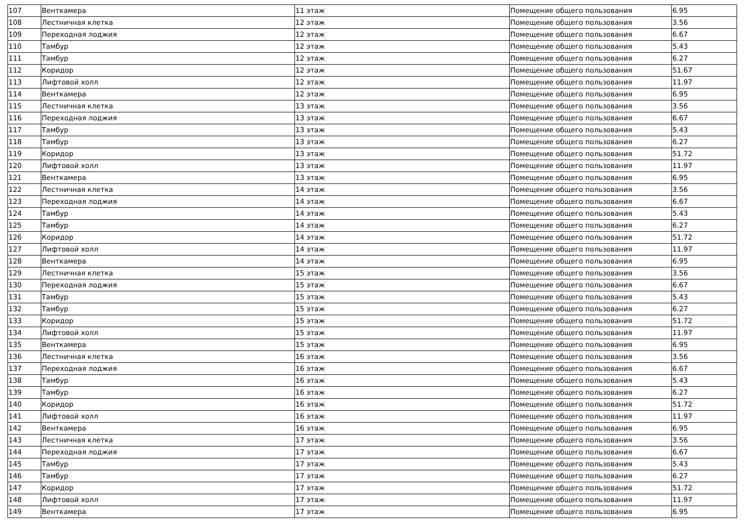| 107 | Венткамера | 11 этаж | Помещение общего пользования | 6.95 |
| 108 | Лестничная клетка | 12 этаж | Помещение общего пользования | 3.56 |
| 109 | Переходная лоджия | 12 этаж | Помещение общего пользования | 6.67 |
| 110 | Тамбур | 12 этаж | Помещение общего пользования | 5.43 |
| 111 | Тамбур | 12 этаж | Помещение общего пользования | 6.27 |
| 112 | Коридор | 12 этаж | Помещение общего пользования | 51.67 |
| 113 | Лифтовой холл | 12 этаж | Помещение общего пользования | 11.97 |
| 114 | Венткамера | 12 этаж | Помещение общего пользования | 6.95 |
| 115 | Лестничная клетка | 13 этаж | Помещение общего пользования | 3.56 |
| 116 | Переходная лоджия | 13 этаж | Помещение общего пользования | 6.67 |
| 117 | Тамбур | 13 этаж | Помещение общего пользования | 5.43 |
| 118 | Тамбур | 13 этаж | Помещение общего пользования | 6.27 |
| 119 | Коридор | 13 этаж | Помещение общего пользования | 51.72 |
| 120 | Лифтовой холл | 13 этаж | Помещение общего пользования | 11.97 |
| 121 | Венткамера | 13 этаж | Помещение общего пользования | 6.95 |
| 122 | Лестничная клетка | 14 этаж | Помещение общего пользования | 3.56 |
| 123 | Переходная лоджия | 14 этаж | Помещение общего пользования | 6.67 |
| 124 | Тамбур | 14 этаж | Помещение общего пользования | 5.43 |
| 125 | Тамбур | 14 этаж | Помещение общего пользования | 6.27 |
| 126 | Коридор | 14 этаж | Помещение общего пользования | 51.72 |
| 127 | Лифтовой холл | 14 этаж | Помещение общего пользования | 11.97 |
| 128 | Венткамера | 14 этаж | Помещение общего пользования | 6.95 |
| 129 | Лестничная клетка | 15 этаж | Помещение общего пользования | 3.56 |
| 130 | Переходная лоджия | 15 этаж | Помещение общего пользования | 6.67 |
| 131 | Тамбур | 15 этаж | Помещение общего пользования | 5.43 |
| 132 | Тамбур | 15 этаж | Помещение общего пользования | 6.27 |
| 133 | Коридор | 15 этаж | Помещение общего пользования | 51.72 |
| 134 | Лифтовой холл | 15 этаж | Помещение общего пользования | 11.97 |
| 135 | Венткамера | 15 этаж | Помещение общего пользования | 6.95 |
| 136 | Лестничная клетка | 16 этаж | Помещение общего пользования | 3.56 |
| 137 | Переходная лоджия | 16 этаж | Помещение общего пользования | 6.67 |
| 138 | Тамбур | 16 этаж | Помещение общего пользования | 5.43 |
| 139 | Тамбур | 16 этаж | Помещение общего пользования | 6.27 |
| 140 | Коридор | 16 этаж | Помещение общего пользования | 51.72 |
| 141 | Лифтовой холл | 16 этаж | Помещение общего пользования | 11.97 |
| 142 | Венткамера | 16 этаж | Помещение общего пользования | 6.95 |
| 143 | Лестничная клетка | 17 этаж | Помещение общего пользования | 3.56 |
| 144 | Переходная лоджия | 17 этаж | Помещение общего пользования | 6.67 |
| 145 | Тамбур | 17 этаж | Помещение общего пользования | 5.43 |
| 146 | Тамбур | 17 этаж | Помещение общего пользования | 6.27 |
| 147 | Коридор | 17 этаж | Помещение общего пользования | 51.72 |
| 148 | Лифтовой холл | 17 этаж | Помещение общего пользования | 11.97 |
| 149 | Венткамера | 17 этаж | Помещение общего пользования | 6.95 |